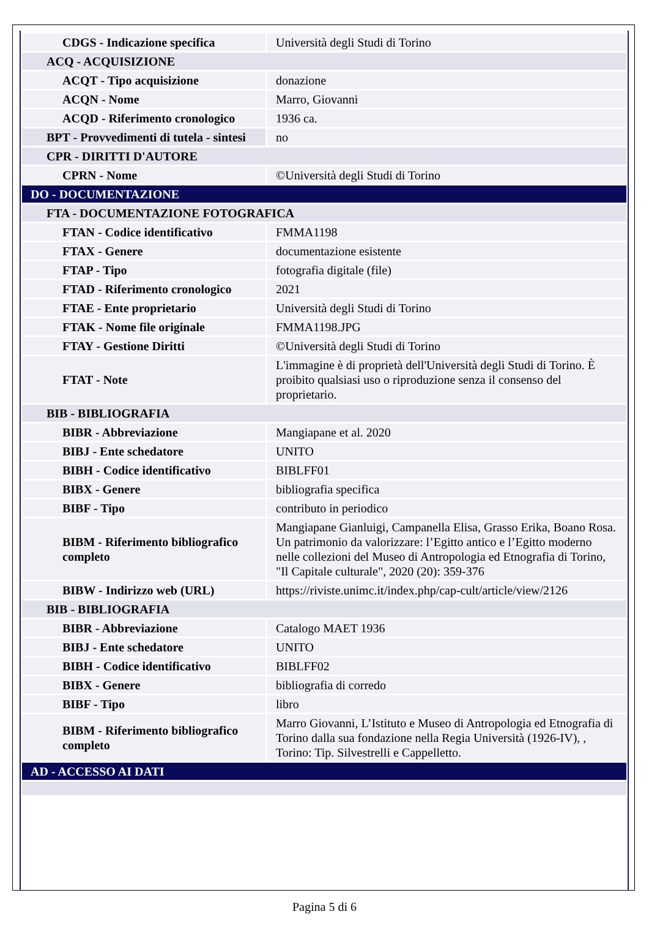| CDGS - Indicazione specifica | Università degli Studi di Torino |
| ACQ - ACQUISIZIONE | |
| ACQT - Tipo acquisizione | donazione |
| ACQN - Nome | Marro, Giovanni |
| ACQD - Riferimento cronologico | 1936 ca. |
| BPT - Provvedimenti di tutela - sintesi | no |
| CPR - DIRITTI D'AUTORE | |
| CPRN - Nome | ©Università degli Studi di Torino |
| DO - DOCUMENTAZIONE | |
| FTA - DOCUMENTAZIONE FOTOGRAFICA | |
| FTAN - Codice identificativo | FMMA1198 |
| FTAX - Genere | documentazione esistente |
| FTAP - Tipo | fotografia digitale (file) |
| FTAD - Riferimento cronologico | 2021 |
| FTAE - Ente proprietario | Università degli Studi di Torino |
| FTAK - Nome file originale | FMMA1198.JPG |
| FTAY - Gestione Diritti | ©Università degli Studi di Torino |
| FTAT - Note | L'immagine è di proprietà dell'Università degli Studi di Torino. È proibito qualsiasi uso o riproduzione senza il consenso del proprietario. |
| BIB - BIBLIOGRAFIA | |
| BIBR - Abbreviazione | Mangiapane et al. 2020 |
| BIBJ - Ente schedatore | UNITO |
| BIBH - Codice identificativo | BIBLFF01 |
| BIBX - Genere | bibliografia specifica |
| BIBF - Tipo | contributo in periodico |
| BIBM - Riferimento bibliografico completo | Mangiapane Gianluigi, Campanella Elisa, Grasso Erika, Boano Rosa. Un patrimonio da valorizzare: l’Egitto antico e l’Egitto moderno nelle collezioni del Museo di Antropologia ed Etnografia di Torino, "Il Capitale culturale", 2020 (20): 359-376 |
| BIBW - Indirizzo web (URL) | https://riviste.unimc.it/index.php/cap-cult/article/view/2126 |
| BIB - BIBLIOGRAFIA | |
| BIBR - Abbreviazione | Catalogo MAET 1936 |
| BIBJ - Ente schedatore | UNITO |
| BIBH - Codice identificativo | BIBLFF02 |
| BIBX - Genere | bibliografia di corredo |
| BIBF - Tipo | libro |
| BIBM - Riferimento bibliografico completo | Marro Giovanni, L’Istituto e Museo di Antropologia ed Etnografia di Torino dalla sua fondazione nella Regia Università (1926-IV), , Torino: Tip. Silvestrelli e Cappelletto. |
| AD - ACCESSO AI DATI | |
Pagina 5 di 6